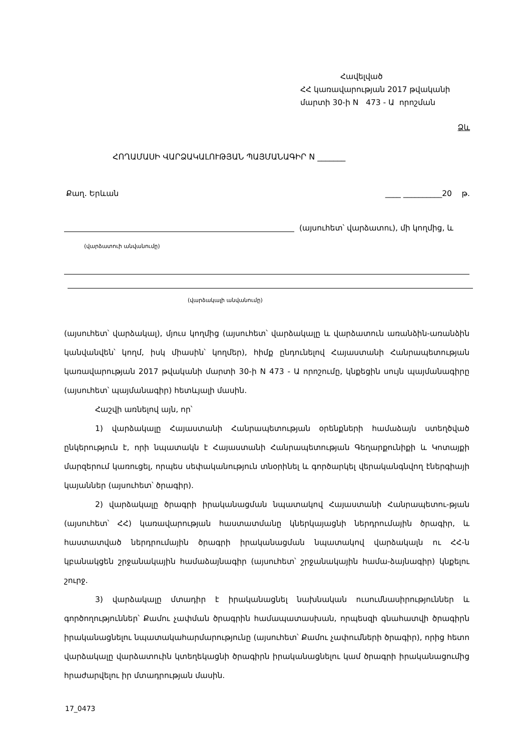Հավելված
ՀՀ կառավարության 2017 թվականի
մարտի 30-ի N 473 - Ա որոշման
Ձև
ՀՈՂԱՄԱՍԻ ՎԱՐՁԱԿԱԼՈՒԹՅԱՆ ՊԱՅՄԱՆԱԳԻՐ N _______
Քաղ. Երևան ____ __________20 թ.
(այսուհետ՝ վարձատու), մի կողմից, և
(վարձատուի անվանումը)
(վարձակալի անվանումը)
(այսուհետ՝ վարձակալ), մյուս կողմից (այսուհետ՝ վարձակալը և վարձատուն առանձին-առանձին կանվանվեն՝ կողմ, իսկ միասին՝ կողմեր), հիմք ընդունելով Հայաստանի Հանրապետության կառավարության 2017 թվականի մարտի 30-ի N 473 - Ա որոշումը, կնքեցին սույն պայմանագիրը (այսուհետ՝ պայմանագիր) հետևյալի մասին.
Հաշվի առնելով այն, որ՝
1) վարձակալը Հայաստանի Հանրապետության օրենքների համաձայն ստեղծված ընկերություն է, որի նպատակն է Հայաստանի Հանրապետության Գեղարքունիքի և Կոտայքի մարզերում կառուցել, որպես սեփականություն տնօրինել և գործարկել վերականգնվող էներգիայի կայաններ (այսուհետ՝ ծրագիր).
2) վարձակալը ծրագրի իրականացման նպատակով Հայաստանի Հանրապետու-թյան (այսուհետ՝ ՀՀ) կառավարության հաստատմանը կներկայացնի ներդրումային ծրագիր, և հաստատված ներդրումային ծրագրի իրականացման նպատակով վարձակալն ու ՀՀ-ն կբանակցեն շրջանակային համաձայնագիր (այսուհետ՝ շրջանակային համա-ձայնագիր) կնքելու շուրջ.
3) վարձակալը մտադիր է իրականացնել նախնական ուսումնասիրություններ և գործողություններ՝ Քամու չափման ծրագրին համապատասխան, որպեսզի գնահատվի ծրագիրն իրականացնելու նպատակահարմարությունը (այսուհետ՝ Քամու չափումների ծրագիր), որից հետո վարձակալը վարձատուին կտեղեկացնի ծրագիրն իրականացնելու կամ ծրագրի իրականացումից հրաժարվելու իր մտադրության մասին.
17_0473